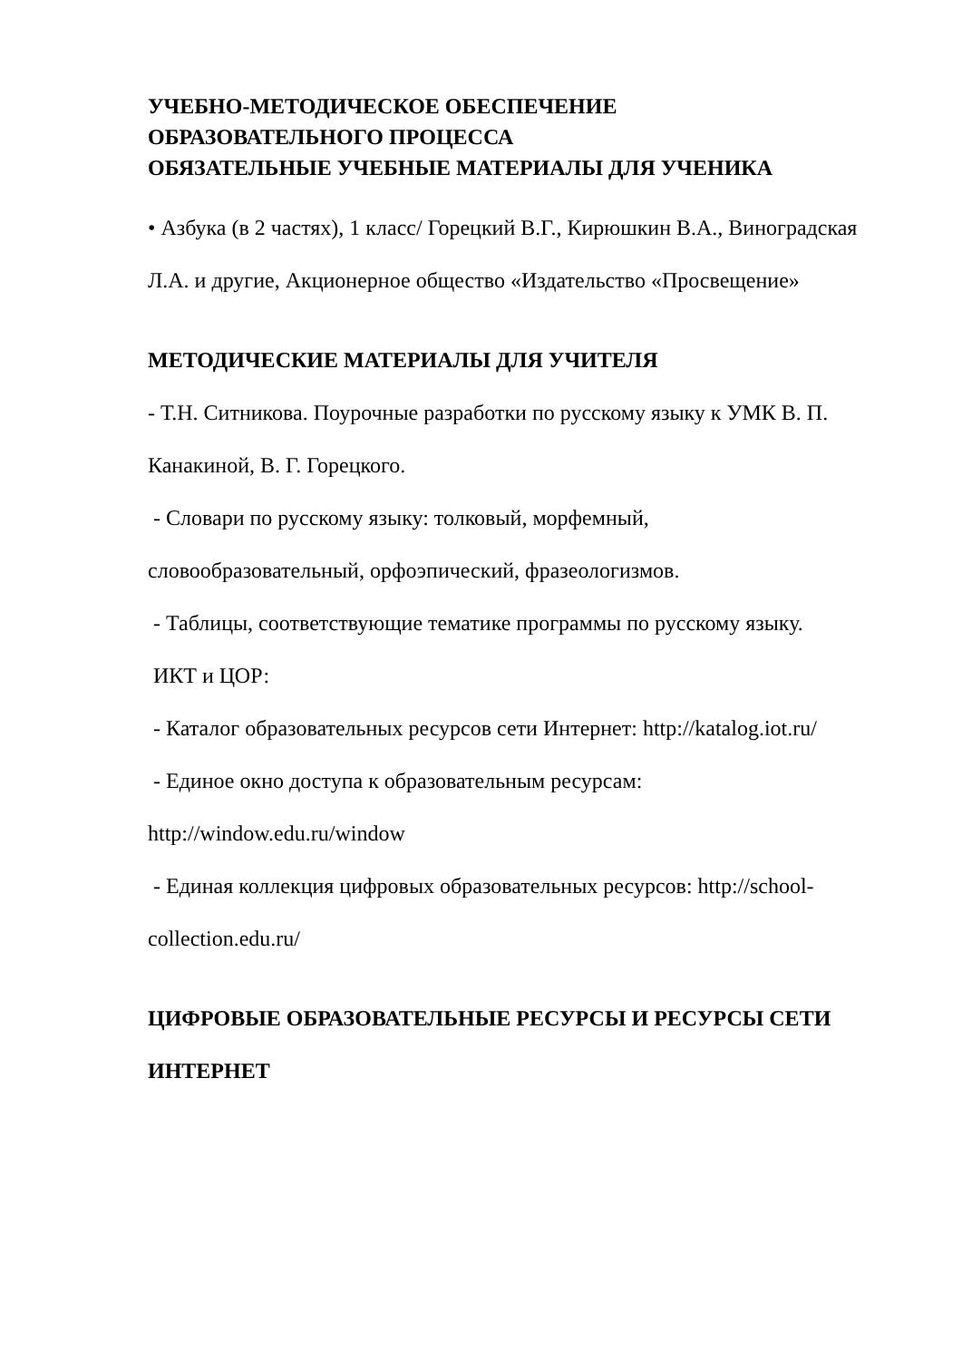УЧЕБНО-МЕТОДИЧЕСКОЕ ОБЕСПЕЧЕНИЕ
ОБРАЗОВАТЕЛЬНОГО ПРОЦЕССА
ОБЯЗАТЕЛЬНЫЕ УЧЕБНЫЕ МАТЕРИАЛЫ ДЛЯ УЧЕНИКА
• Азбука (в 2 частях), 1 класс/ Горецкий В.Г., Кирюшкин В.А., Виноградская
Л.А. и другие, Акционерное общество «Издательство «Просвещение»
МЕТОДИЧЕСКИЕ МАТЕРИАЛЫ ДЛЯ УЧИТЕЛЯ
- Т.Н. Ситникова. Поурочные разработки по русскому языку к УМК В. П.
Канакиной, В. Г. Горецкого.
- Словари по русскому языку: толковый, морфемный,
словообразовательный, орфоэпический, фразеологизмов.
- Таблицы, соответствующие тематике программы по русскому языку.
ИКТ и ЦОР:
- Каталог образовательных ресурсов сети Интернет: http://katalog.iot.ru/
- Единое окно доступа к образовательным ресурсам:
http://window.edu.ru/window
- Единая коллекция цифровых образовательных ресурсов: http://school-
collection.edu.ru/
ЦИФРОВЫЕ ОБРАЗОВАТЕЛЬНЫЕ РЕСУРСЫ И РЕСУРСЫ СЕТИ
ИНТЕРНЕТ